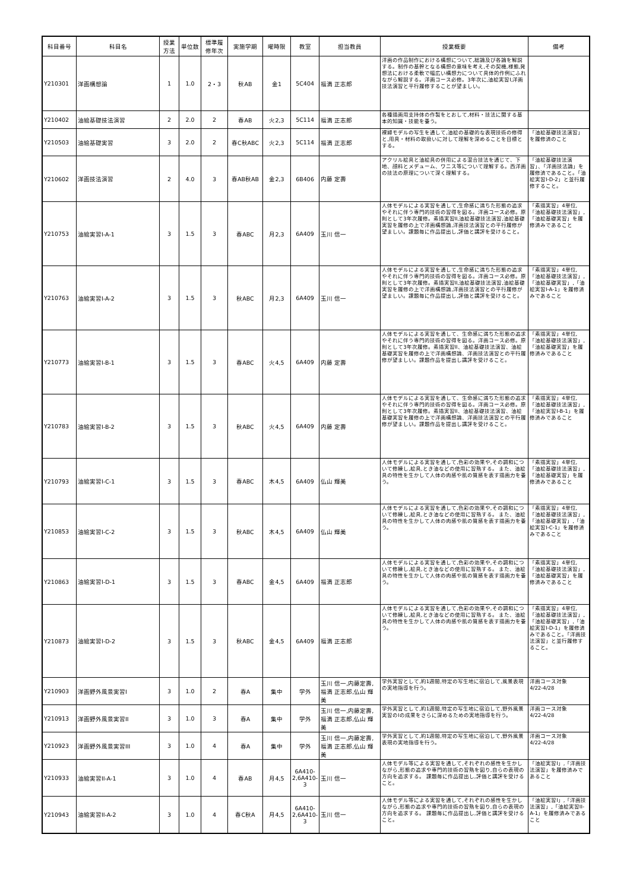| 科目番号 | 科目名 | 授業 方法 | 単位数 | 標準履 修年次 | 実施学期 | 曜時限 | 教室 | 担当教員 | 授業概要 | 備考 |
| --- | --- | --- | --- | --- | --- | --- | --- | --- | --- | --- |
| Y210301 | 洋画構想論 | 1 | 1.0 | 2・3 | 秋AB | 金1 | 5C404 | 福満 正志郎 | 洋画の作品制作における構想について,総論及び各論を解説する。制作の基幹となる構想の意味を考え,その契機,様態,発想法における柔軟で幅広い構想力について具体的作例にふれながら解説する。洋画コース必修。3年次に,油絵実習I,洋画技法演習と平行履修することが望ましい。 | |
| Y210402 | 油絵基礎技法演習 | 2 | 2.0 | 2 | 春AB | 火2,3 | 5C114 | 福満 正志郎 | 各種描画用支持体の作製をとおして,材料・技法に関する基本的知識・技能を養う。 | |
| Y210503 | 油絵基礎実習 | 3 | 2.0 | 2 | 春C秋ABC | 火2,3 | 5C114 | 福満 正志郎 | 裸婦モデルの写生を通して,油絵の基礎的な表現技術の修得と,用具・材料の取扱いに対して理解を深めることを目標とする。 | 「油絵基礎技法演習」を履修済のこと |
| Y210602 | 洋画技法演習 | 2 | 4.0 | 3 | 春AB秋AB | 金2,3 | 6B406 | 内藤 定壽 | アクリル絵具と油絵具の併用による混合技法を通じて、下地、顔料とメデューム、ワニス等について理解する。西洋画の技法の原理について深く理解する。 | 「油絵基礎技法演習」、「洋画技法論」を履修済であること。「油絵実習I-D-2」と並行履修すること。 |
| Y210753 | 油絵実習I-A-1 | 3 | 1.5 | 3 | 春ABC | 月2,3 | 6A409 | 玉川 信一 | 人体モデルによる実習を通して,生命感に満ちた形態の追求やそれに伴う専門的技術の習得を図る。洋画コース必修。原則として3年次履修。素描実習II,油絵基礎技法演習,油絵基礎実習を履修の上で洋画構想論,洋画技法演習との平行履修が望ましい。課題毎に作品提出し,評価と講評を受けること。 | 「素描実習」4単位,「油絵基礎技法演習」,「油絵基礎実習」を履修済みであること |
| Y210763 | 油絵実習I-A-2 | 3 | 1.5 | 3 | 秋ABC | 月2,3 | 6A409 | 玉川 信一 | 人体モデルによる実習を通して,生命感に満ちた形態の追求やそれに伴う専門的技術の習得を図る。洋画コース必修。原則として3年次履修。素描実習II,油絵基礎技法演習,油絵基礎実習を履修の上で洋画構想論,洋画技法演習との平行履修が望ましい。課題毎に作品提出し,評価と講評を受けること。 | 「素描実習」4単位,「油絵基礎技法演習」,「油絵基礎実習」,「油絵実習I-A-1」を履修済みであること |
| Y210773 | 油絵実習I-B-1 | 3 | 1.5 | 3 | 春ABC | 火4,5 | 6A409 | 内藤 定壽 | 人体モデルによる実習を通して、生命感に満ちた形態の追求やそれに伴う専門的技術の習得を図る。洋画コース必修。原則として3年次履修。素描実習II、油絵基礎技法演習、油絵基礎実習を履修の上で洋画構想論、洋画技法演習との平行履修が望ましい。課題作品を提出し講評を受けること。 | 「素描実習」4単位,「油絵基礎技法演習」,「油絵基礎実習」を履修済みであること |
| Y210783 | 油絵実習I-B-2 | 3 | 1.5 | 3 | 秋ABC | 火4,5 | 6A409 | 内藤 定壽 | 人体モデルによる実習を通して、生命感に満ちた形態の追求やそれに伴う専門的技術の習得を図る。洋画コース必修。原則として3年次履修。素描実習II、油絵基礎技法演習、油絵基礎実習を履修の上で洋画構想論、洋画技法演習との平行履修が望ましい。課題作品を提出し講評を受けること。 | 「素描実習」4単位,「油絵基礎技法演習」,「油絵実習I-B-1」を履修済みであること |
| Y210793 | 油絵実習I-C-1 | 3 | 1.5 | 3 | 春ABC | 木4,5 | 6A409 | 仏山 輝美 | 人体モデルによる実習を通して,色彩の効果や,その調和について修練し,絵具,とき油などの使用に習熟する。 また、油絵具の特性を生かして人体の肉感や肌の質感を表す描画力を養う。 | 「素描実習」4単位,「油絵基礎技法演習」,「油絵基礎実習」を履修済みであること |
| Y210853 | 油絵実習I-C-2 | 3 | 1.5 | 3 | 秋ABC | 木4,5 | 6A409 | 仏山 輝美 | 人体モデルによる実習を通して,色彩の効果や,その調和について修練し,絵具,とき油などの使用に習熟する。 また、油絵具の特性を生かして人体の肉感や肌の質感を表す描画力を養う。 | 「素描実習」4単位,「油絵基礎技法演習」,「油絵基礎実習」,「油絵実習I-C-1」を履修済みであること |
| Y210863 | 油絵実習I-D-1 | 3 | 1.5 | 3 | 春ABC | 金4,5 | 6A409 | 福満 正志郎 | 人体モデルによる実習を通して,色彩の効果や,その調和について修練し,絵具,とき油などの使用に習熟する。 また、油絵具の特性を生かして人体の肉感や肌の質感を表す描画力を養う。 | 「素描実習」4単位,「油絵基礎技法演習」,「油絵基礎実習」を履修済みであること |
| Y210873 | 油絵実習I-D-2 | 3 | 1.5 | 3 | 秋ABC | 金4,5 | 6A409 | 福満 正志郎 | 人体モデルによる実習を通して,色彩の効果や,その調和について修練し,絵具,とき油などの使用に習熟する。 また、油絵具の特性を生かして人体の肉感や肌の質感を表す描画力を養う。 | 「素描実習」4単位,「油絵基礎技法演習」,「油絵基礎実習」,「油絵実習I-D-1」を履修済みであること。「洋画技法演習」と並行履修すること。 |
| Y210903 | 洋画野外風景実習I | 3 | 1.0 | 2 | 春A | 集中 | 学外 | 玉川 信一,内藤定壽,福満 正志郎,仏山 輝美 | 学外実習として,約1週間,特定の写生地に宿泊して,風景表現の実地指導を行う。 | 洋画コース対象 4/22-4/28 |
| Y210913 | 洋画野外風景実習II | 3 | 1.0 | 3 | 春A | 集中 | 学外 | 玉川 信一,内藤定壽,福満 正志郎,仏山 輝美 | 学外実習として,約1週間,特定の写生地に宿泊して,野外風景実習のIの成果をさらに深めるための実地指導を行う。 | 洋画コース対象 4/22-4/28 |
| Y210923 | 洋画野外風景実習III | 3 | 1.0 | 4 | 春A | 集中 | 学外 | 玉川 信一,内藤定壽,福満 正志郎,仏山 輝美 | 学外実習として,約1週間,特定の写生地に宿泊して,野外風景表現の実地指導を行う。 | 洋画コース対象 4/22-4/28 |
| Y210933 | 油絵実習II-A-1 | 3 | 1.0 | 4 | 春AB | 月4,5 | 6A410-2,6A410-3 | 玉川 信一 | 人体モデル等による実習を通して,それぞれの感性を生かしながら,形態の追求や専門的技術の習熟を図り,自らの表現の方向を追求する。 課題毎に作品提出し,評価と講評を受けること。 | 「油絵実習I」,「洋画技法演習」を履修済みであること |
| Y210943 | 油絵実習II-A-2 | 3 | 1.0 | 4 | 春C秋A | 月4,5 | 6A410-2,6A410-3 | 玉川 信一 | 人体モデル等による実習を通して,それぞれの感性を生かしながら,形態の追求や専門的技術の習熟を図り,自らの表現の方向を追求する。 課題毎に作品提出し,評価と講評を受けること。 | 「油絵実習I」,「洋画技法演習」,「油絵実習II-A-1」を履修済みであること |